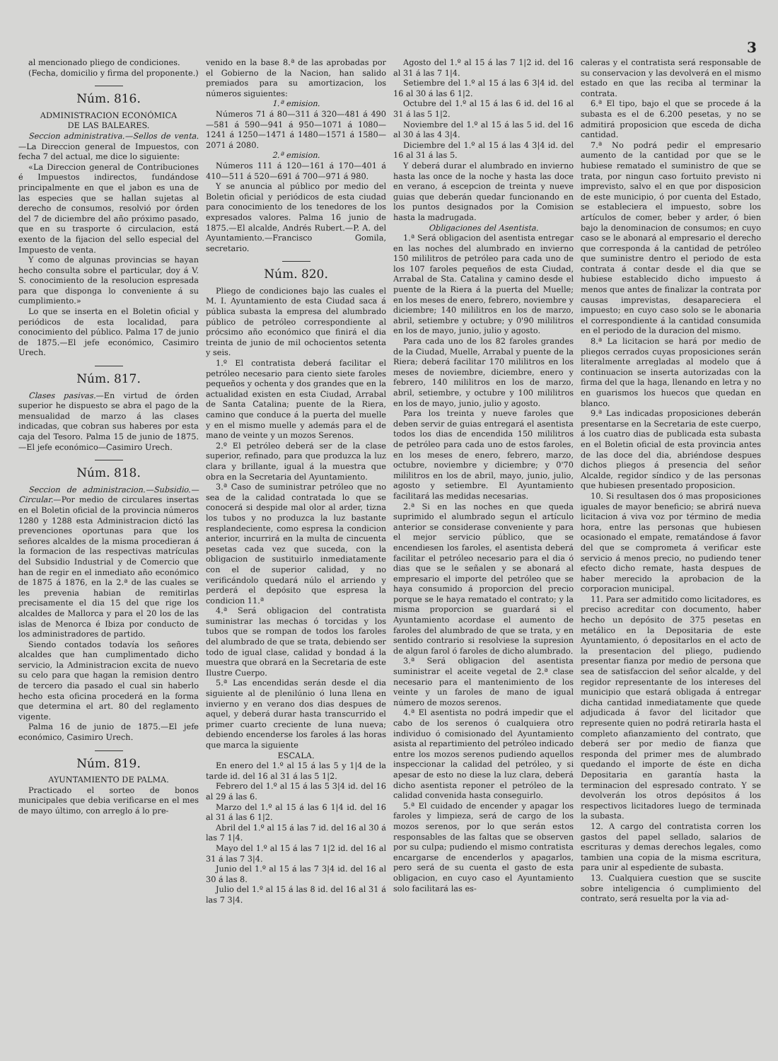3
al mencionado pliego de condiciones.
(Fecha, domicilio y firma del proponente.)
Núm. 816.
ADMINISTRACION ECONÓMICA
DE LAS BALEARES.
Seccion administrativa.—Sellos de venta.—La Direccion general de Impuestos, con fecha 7 del actual, me dice lo siguiente:
«La Direccion general de Contribuciones é Impuestos indirectos, fundándose principalmente en que el jabon es una de las especies que se hallan sujetas al derecho de consumos, resolvió por órden del 7 de diciembre del año próximo pasado, que en su trasporte ó circulacion, está exento de la fijacion del sello especial del Impuesto de venta.
Y como de algunas provincias se hayan hecho consulta sobre el particular, doy á V. S. conocimiento de la resolucion espresada para que disponga lo conveniente á su cumplimiento.»
Lo que se inserta en el Boletin oficial y periódicos de esta localidad, para conocimiento del público. Palma 17 de junio de 1875.—El jefe económico, Casimiro Urech.
Núm. 817.
Clases pasivas.—En virtud de órden superior he dispuesto se abra el pago de la mensualidad de marzo á las clases indicadas, que cobran sus haberes por esta caja del Tesoro. Palma 15 de junio de 1875.—El jefe económico—Casimiro Urech.
Núm. 818.
Seccion de administracion.—Subsidio.—Circular.—Por medio de circulares insertas en el Boletin oficial de la provincia números 1280 y 1288 esta Administracion dictó las prevenciones oportunas para que los señores alcaldes de la misma procedieran á la formacion de las respectivas matrículas del Subsidio Industrial y de Comercio que han de regir en el inmediato año económico de 1875 á 1876, en la 2.ª de las cuales se les prevenia habian de remitirlas precisamente el dia 15 del que rige los alcaldes de Mallorca y para el 20 los de las islas de Menorca é Ibiza por conducto de los administradores de partido.
Siendo contados todavía los señores alcaldes que han cumplimentado dicho servicio, la Administracion excita de nuevo su celo para que hagan la remision dentro de tercero dia pasado el cual sin haberlo hecho esta oficina procederá en la forma que determina el art. 80 del reglamento vigente.
Palma 16 de junio de 1875.—El jefe económico, Casimiro Urech.
Núm. 819.
AYUNTAMIENTO DE PALMA.
Practicado el sorteo de bonos municipales que debia verificarse en el mes de mayo último, con arreglo á lo pre-
venido en la base 8.ª de las aprobadas por el Gobierno de la Nacion, han salido premiados para su amortizacion, los números siguientes:
1.ª emision.
Números 71 á 80—311 á 320—481 á 490—581 á 590—941 á 950—1071 á 1080—1241 á 1250—1471 á 1480—1571 á 1580—2071 á 2080.
2.ª emision.
Números 111 á 120—161 á 170—401 á 410—511 á 520—691 á 700—971 á 980.
Y se anuncia al público por medio del Boletin oficial y periódicos de esta ciudad para conocimiento de los tenedores de los expresados valores. Palma 16 junio de 1875.—El alcalde, Andrés Rubert.—P. A. del Ayuntamiento.—Francisco Gomila, secretario.
Núm. 820.
Pliego de condiciones bajo las cuales el M. I. Ayuntamiento de esta Ciudad saca á pública subasta la empresa del alumbrado público de petróleo correspondiente al prócsimo año económico que finirá el dia treinta de junio de mil ochocientos setenta y seis.
1.º El contratista deberá facilitar el petróleo necesario para ciento siete faroles pequeños y ochenta y dos grandes que en la actualidad existen en esta Ciudad, Arrabal de Santa Catalina; puente de la Riera, camino que conduce á la puerta del muelle y en el mismo muelle y además para el de mano de veinte y un mozos Serenos.
2.º El petróleo deberá ser de la clase superior, refinado, para que produzca la luz clara y brillante, igual á la muestra que obra en la Secretaria del Ayuntamiento.
3.ª Caso de suministrar petróleo que no sea de la calidad contratada lo que se conocerá si despide mal olor al arder, tizna los tubos y no produzca la luz bastante resplandeciente, como espresa la condicion anterior, incurrirá en la multa de cincuenta pesetas cada vez que suceda, con la obligacion de sustituirlo inmediatamente con el de superior calidad, y no verificándolo quedará núlo el arriendo y perderá el depósito que espresa la condicion 11.ª
4.ª Será obligacion del contratista suministrar las mechas ó torcidas y los tubos que se rompan de todos los faroles del alumbrado de que se trata, debiendo ser todo de igual clase, calidad y bondad á la muestra que obrará en la Secretaria de este Ilustre Cuerpo.
5.ª Las encendidas serán desde el dia siguiente al de plenilúnio ó luna llena en invierno y en verano dos dias despues de aquel, y deberá durar hasta transcurrido el primer cuarto creciente de luna nueva; debiendo encenderse los faroles á las horas que marca la siguiente
ESCALA.
En enero del 1.º al 15 á las 5 y 1|4 de la tarde id. del 16 al 31 á las 5 1|2.
Febrero del 1.º al 15 á las 5 3|4 id. del 16 al 29 á las 6.
Marzo del 1.º al 15 á las 6 1|4 id. del 16 al 31 á las 6 1|2.
Abril del 1.º al 15 á las 7 id. del 16 al 30 á las 7 1|4.
Mayo del 1.º al 15 á las 7 1|2 id. del 16 al 31 á las 7 3|4.
Junio del 1.º al 15 á las 7 3|4 id. del 16 al 30 á las 8.
Julio del 1.º al 15 á las 8 id. del 16 al 31 á las 7 3|4.
Agosto del 1.º al 15 á las 7 1|2 id. del 16 al 31 á las 7 1|4.
Setiembre del 1.º al 15 á las 6 3|4 id. del 16 al 30 á las 6 1|2.
Octubre del 1.º al 15 á las 6 id. del 16 al 31 á las 5 1|2.
Noviembre del 1.º al 15 á las 5 id. del 16 al 30 á las 4 3|4.
Diciembre del 1.º al 15 á las 4 3|4 id. del 16 al 31 á las 5.
Y deberá durar el alumbrado en invierno hasta las once de la noche y hasta las doce en verano, á escepcion de treinta y nueve guias que deberán quedar funcionando en los puntos designados por la Comision hasta la madrugada.
Obligaciones del Asentista.
1.ª Será obligacion del asentista entregar en las noches del alumbrado en invierno 150 mililitros de petróleo para cada uno de los 107 faroles pequeños de esta Ciudad, Arrabal de Sta. Catalina y camino desde el puente de la Riera á la puerta del Muelle; en los meses de enero, febrero, noviembre y diciembre; 140 mililitros en los de marzo, abril, setiembre y octubre; y 0'90 mililitros en los de mayo, junio, julio y agosto.
Para cada uno de los 82 faroles grandes de la Ciudad, Muelle, Arrabal y puente de la Riera; deberá facilitar 170 mililitros en los meses de noviembre, diciembre, enero y febrero, 140 mililitros en los de marzo, abril, setiembre, y octubre y 100 mililitros en los de mayo, junio, julio y agosto.
Para los treinta y nueve faroles que deben servir de guias entregará el asentista todos los dias de encendida 150 mililitros de petróleo para cada uno de estos faroles, en los meses de enero, febrero, marzo, octubre, noviembre y diciembre; y 0'70 mililitros en los de abril, mayo, junio, julio, agosto y setiembre. El Ayuntamiento facilitará las medidas necesarias.
2.ª Si en las noches en que queda suprimido el alumbrado segun el artículo anterior se considerase conveniente y para el mejor servicio público, que se encendiesen los faroles, el asentista deberá facilitar el petróleo necesario para el dia ó dias que se le señalen y se abonará al empresario el importe del petróleo que se haya consumido á proporcion del precio porque se le haya rematado el contrato; y la misma proporcion se guardará si el Ayuntamiento acordase el aumento de faroles del alumbrado de que se trata, y en sentido contrario si resolviese la supresion de algun farol ó faroles de dicho alumbrado.
3.ª Será obligacion del asentista suministrar el aceite vegetal de 2.ª clase necesario para el mantenimiento de los veinte y un faroles de mano de igual número de mozos serenos.
4.ª El asentista no podrá impedir que el cabo de los serenos ó cualquiera otro individuo ó comisionado del Ayuntamiento asista al repartimiento del petróleo indicado entre los mozos serenos pudiendo aquellos inspeccionar la calidad del petróleo, y si apesar de esto no diese la luz clara, deberá dicho asentista reponer el petróleo de la calidad convenida hasta conseguirlo.
5.ª El cuidado de encender y apagar los faroles y limpieza, será de cargo de los mozos serenos, por lo que serán estos responsables de las faltas que se observen por su culpa; pudiendo el mismo contratista encargarse de encenderlos y apagarlos, pero será de su cuenta el gasto de esta obligacion, en cuyo caso el Ayuntamiento solo facilitará las es-
caleras y el contratista será responsable de su conservacion y las devolverá en el mismo estado en que las reciba al terminar la contrata.
6.ª El tipo, bajo el que se procede á la subasta es el de 6.200 pesetas, y no se admitirá proposicion que esceda de dicha cantidad.
7.ª No podrá pedir el empresario aumento de la cantidad por que se le hubiese rematado el suministro de que se trata, por ningun caso fortuito previsto ni imprevisto, salvo el en que por disposicion de este municipio, ó por cuenta del Estado, se estableciera el impuesto, sobre los artículos de comer, beber y arder, ó bien bajo la denominacion de consumos; en cuyo caso se le abonará al empresario el derecho que corresponda á la cantidad de petróleo que suministre dentro el periodo de esta contrata á contar desde el dia que se hubiese establecido dicho impuesto á menos que antes de finalizar la contrata por causas imprevistas, desapareciera el impuesto; en cuyo caso solo se le abonaria el correspondiente á la cantidad consumida en el periodo de la duracion del mismo.
8.ª La licitacion se hará por medio de pliegos cerrados cuyas proposiciones serán literalmente arregladas al modelo que á continuacion se inserta autorizadas con la firma del que la haga, llenando en letra y no en guarismos los huecos que quedan en blanco.
9.ª Las indicadas proposiciones deberán presentarse en la Secretaria de este cuerpo, á los cuatro dias de publicada esta subasta en el Boletin oficial de esta provincia antes de las doce del dia, abriéndose despues dichos pliegos á presencia del señor Alcalde, regidor síndico y de las personas que hubiesen presentado proposicion.
10. Si resultasen dos ó mas proposiciones iguales de mayor beneficio; se abrirá nueva licitacion á viva voz por término de media hora, entre las personas que hubiesen ocasionado el empate, rematándose á favor del que se comprometa á verificar este servicio á menos precio, no pudiendo tener efecto dicho remate, hasta despues de haber merecido la aprobacion de la corporacion municipal.
11. Para ser admitido como licitadores, es preciso acreditar con documento, haber hecho un depósito de 375 pesetas en metálico en la Depositaria de este Ayuntamiento, ó depositarlos en el acto de la presentacion del pliego, pudiendo presentar fianza por medio de persona que sea de satisfaccion del señor alcalde, y del regidor representante de los intereses del municipio que estará obligada á entregar dicha cantidad inmediatamente que quede adjudicada á favor del licitador que represente quien no podrá retirarla hasta el completo afianzamiento del contrato, que deberá ser por medio de fianza que responda del primer mes de alumbrado quedando el importe de éste en dicha Depositaria en garantía hasta la terminacion del espresado contrato. Y se devolverán los otros depósitos á los respectivos licitadores luego de terminada la subasta.
12. A cargo del contratista corren los gastos del papel sellado, salarios de escrituras y demas derechos legales, como tambien una copia de la misma escritura, para unir al espediente de subasta.
13. Cualquiera cuestion que se suscite sobre inteligencia ó cumplimiento del contrato, será resuelta por la via ad-